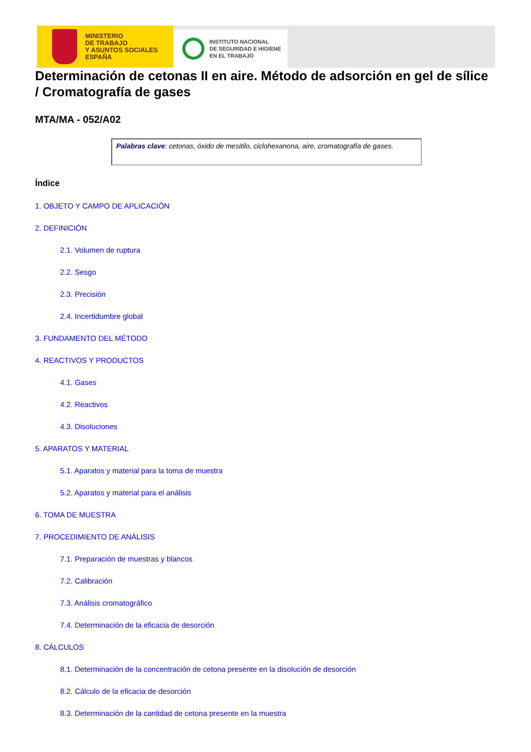MINISTERIO
DE TRABAJO
Y ASUNTOS SOCIALES
ESPAÑA
INSTITUTO NACIONAL
DE SEGURIDAD E HIGIENE
EN EL TRABAJO
Determinación de cetonas II en aire. Método de adsorción en gel de sílice / Cromatografía de gases
MTA/MA - 052/A02
Palabras clave: cetonas, óxido de mesitilo, ciclohexanona, aire, cromatografía de gases.
Índice
1. OBJETO Y CAMPO DE APLICACIÓN
2. DEFINICIÓN
2.1. Volumen de ruptura
2.2. Sesgo
2.3. Precisión
2.4. Incertidumbre global
3. FUNDAMENTO DEL MÉTODO
4. REACTIVOS Y PRODUCTOS
4.1. Gases
4.2. Reactivos
4.3. Disoluciones
5. APARATOS Y MATERIAL
5.1. Aparatos y material para la toma de muestra
5.2. Aparatos y material para el análisis
6. TOMA DE MUESTRA
7. PROCEDIMIENTO DE ANÁLISIS
7.1. Preparación de muestras y blancos
7.2. Calibración
7.3. Análisis cromatográfico
7.4. Determinación de la eficacia de desorción
8. CÁLCULOS
8.1. Determinación de la concentración de cetona presente en la disolución de desorción
8.2. Cálculo de la eficacia de desorción
8.3. Determinación de la cantidad de cetona presente en la muestra